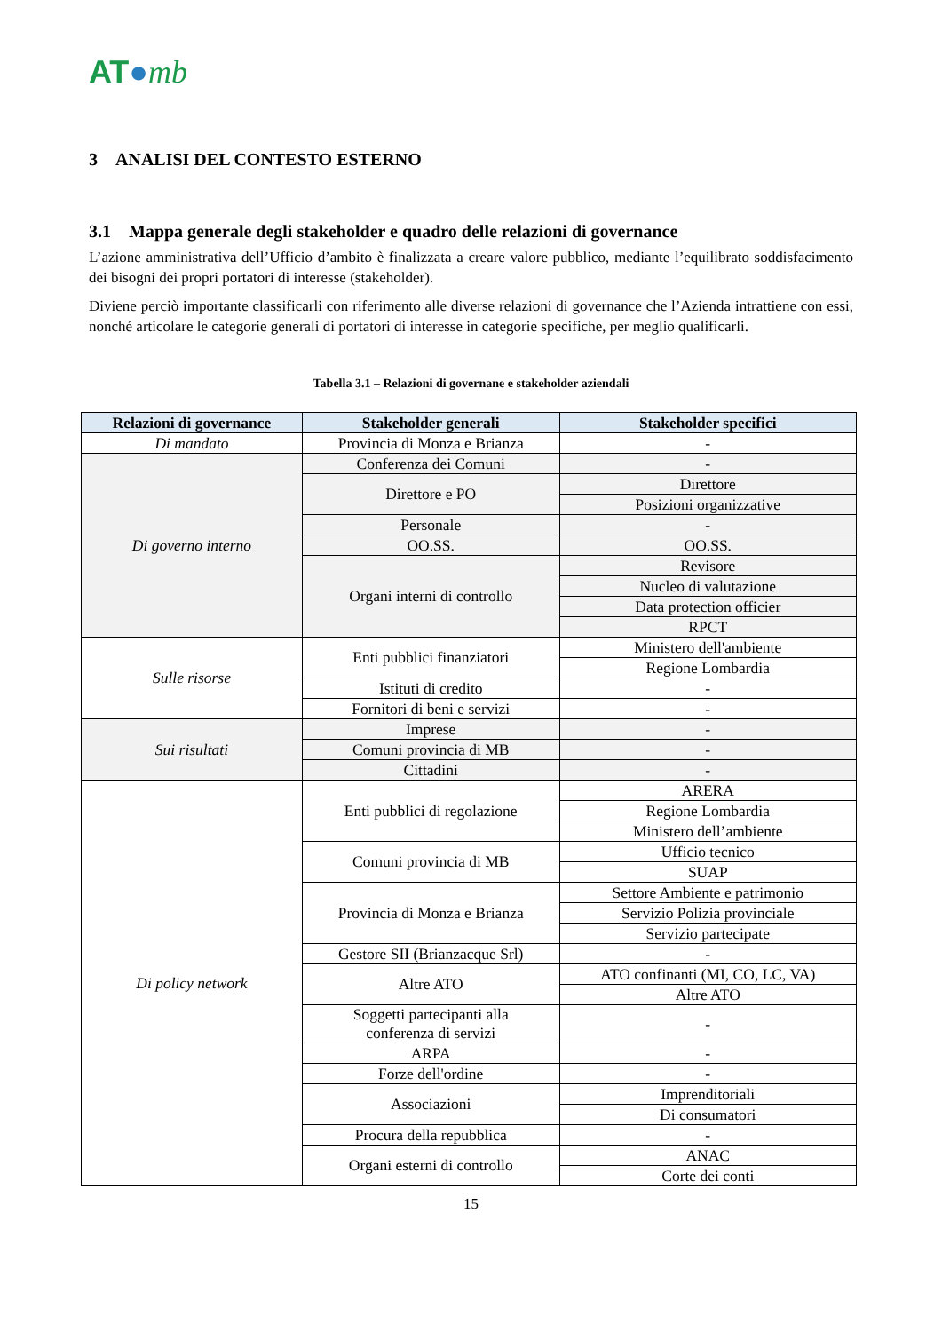AT●mb
3 ANALISI DEL CONTESTO ESTERNO
3.1 Mappa generale degli stakeholder e quadro delle relazioni di governance
L’azione amministrativa dell’Ufficio d’ambito è finalizzata a creare valore pubblico, mediante l’equilibrato soddisfacimento dei bisogni dei propri portatori di interesse (stakeholder).
Diviene perciò importante classificarli con riferimento alle diverse relazioni di governance che l’Azienda intrattiene con essi, nonché articolare le categorie generali di portatori di interesse in categorie specifiche, per meglio qualificarli.
Tabella 3.1 – Relazioni di governane e stakeholder aziendali
| Relazioni di governance | Stakeholder generali | Stakeholder specifici |
| --- | --- | --- |
| Di mandato | Provincia di Monza e Brianza | - |
| Di governo interno | Conferenza dei Comuni | - |
| | Direttore e PO | Direttore |
| | | Posizioni organizzative |
| | Personale | - |
| | OO.SS. | OO.SS. |
| | Organi interni di controllo | Revisore |
| | | Nucleo di valutazione |
| | | Data protection officier |
| | | RPCT |
| Sulle risorse | Enti pubblici finanziatori | Ministero dell'ambiente |
| | | Regione Lombardia |
| | Istituti di credito | - |
| | Fornitori di beni e servizi | - |
| Sui risultati | Imprese | - |
| | Comuni provincia di MB | - |
| | Cittadini | - |
| Di policy network | Enti pubblici di regolazione | ARERA |
| | | Regione Lombardia |
| | | Ministero dell’ambiente |
| | Comuni provincia di MB | Ufficio tecnico |
| | | SUAP |
| | Provincia di Monza e Brianza | Settore Ambiente e patrimonio |
| | | Servizio Polizia provinciale |
| | | Servizio partecipate |
| | Gestore SII (Brianzacque Srl) | - |
| | Altre ATO | ATO confinanti (MI, CO, LC, VA) |
| | | Altre ATO |
| | Soggetti partecipanti alla conferenza di servizi | - |
| | ARPA | - |
| | Forze dell'ordine | - |
| | Associazioni | Imprenditoriali |
| | | Di consumatori |
| | Procura della repubblica | - |
| | Organi esterni di controllo | ANAC |
| | | Corte dei conti |
15